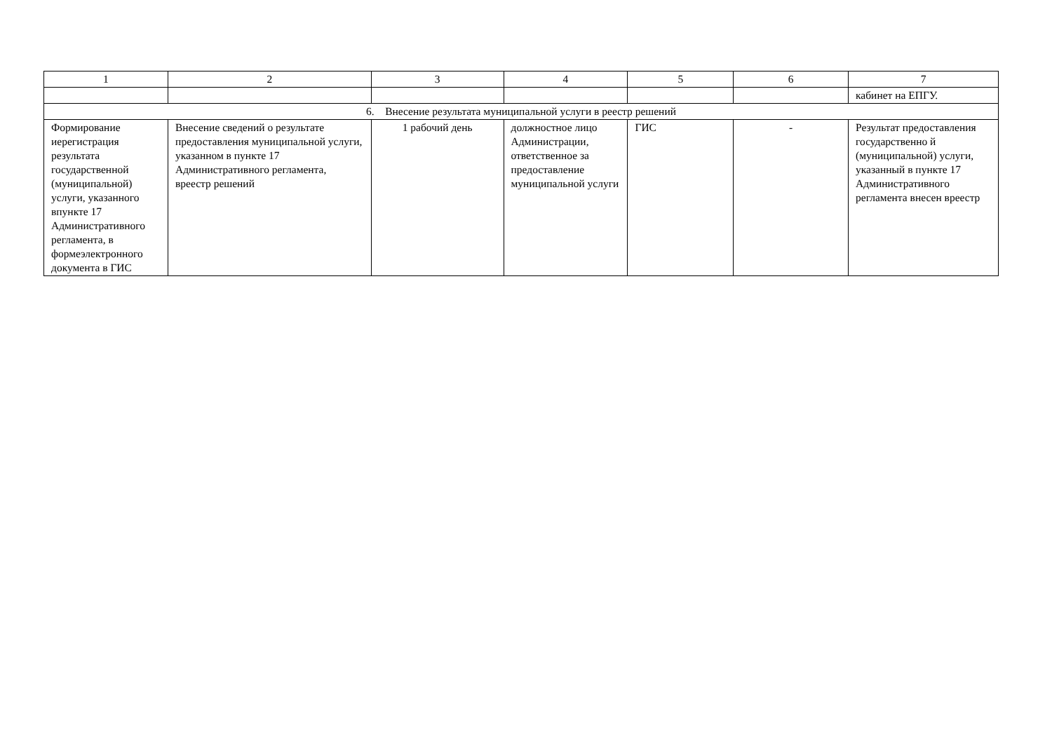| 1 | 2 | 3 | 4 | 5 | 6 | 7 |
| | | | | | | кабинет на ЕПГУ. |
| 6. Внесение результата муниципальной услуги в реестр решений | | | | | | |
| Формирование иерегистрация результата государственной (муниципальной) услуги, указанного впункте 17 Административного регламента, в формеэлектронного документа в ГИС | Внесение сведений о результате предоставления муниципальной услуги, указанном в пункте 17 Административного регламента, вреестр решений | 1 рабочий день | должностное лицо Администрации, ответственное за предоставление муниципальной услуги | ГИС | - | Результат предоставления государственно й (муниципальной) услуги, указанный в пункте 17 Административного регламента внесен вреестр |